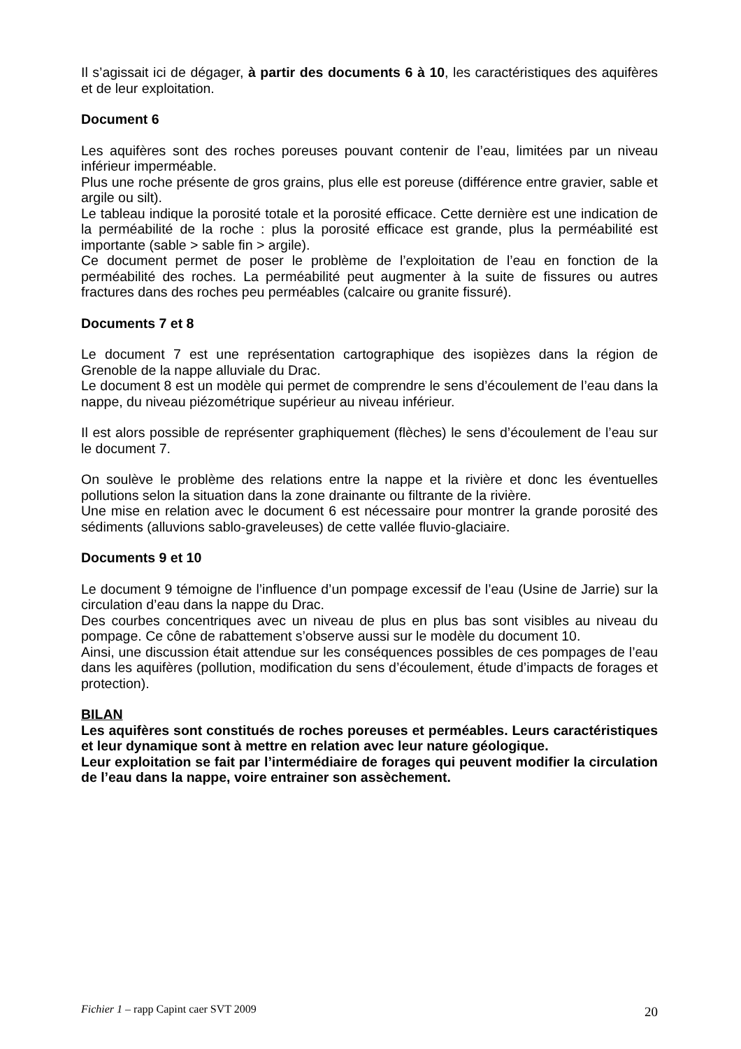Il s’agissait ici de dégager, à partir des documents 6 à 10, les caractéristiques des aquifères et de leur exploitation.
Document 6
Les aquifères sont des roches poreuses pouvant contenir de l’eau, limitées par un niveau inférieur imperméable.
Plus une roche présente de gros grains, plus elle est poreuse (différence entre gravier, sable et argile ou silt).
Le tableau indique la porosité totale et la porosité efficace. Cette dernière est une indication de la perméabilité de la roche : plus la porosité efficace est grande, plus la perméabilité est importante (sable > sable fin > argile).
Ce document permet de poser le problème de l’exploitation de l’eau en fonction de la perméabilité des roches. La perméabilité peut augmenter à la suite de fissures ou autres fractures dans des roches peu perméables (calcaire ou granite fissuré).
Documents 7 et 8
Le document 7 est une représentation cartographique des isopièzes dans la région de Grenoble de la nappe alluviale du Drac.
Le document 8 est un modèle qui permet de comprendre le sens d’écoulement de l’eau dans la nappe, du niveau piézométrique supérieur au niveau inférieur.
Il est alors possible de représenter graphiquement (flèches) le sens d’écoulement de l’eau sur le document 7.
On soulève le problème des relations entre la nappe et la rivière et donc les éventuelles pollutions selon la situation dans la zone drainante ou filtrante de la rivière.
Une mise en relation avec le document 6 est nécessaire pour montrer la grande porosité des sédiments (alluvions sablo-graveleuses) de cette vallée fluvio-glaciaire.
Documents 9 et 10
Le document 9 témoigne de l’influence d’un pompage excessif de l’eau (Usine de Jarrie) sur la circulation d’eau dans la nappe du Drac.
Des courbes concentriques avec un niveau de plus en plus bas sont visibles au niveau du pompage. Ce cône de rabattement s’observe aussi sur le modèle du document 10.
Ainsi, une discussion était attendue sur les conséquences possibles de ces pompages de l’eau dans les aquifères (pollution, modification du sens d’écoulement, étude d’impacts de forages et protection).
BILAN
Les aquifères sont constitués de roches poreuses et perméables. Leurs caractéristiques et leur dynamique sont à mettre en relation avec leur nature géologique.
Leur exploitation se fait par l’intermédiaire de forages qui peuvent modifier la circulation de l’eau dans la nappe, voire entrainer son assèchement.
Fichier 1 – rapp Capint caer SVT 2009 20